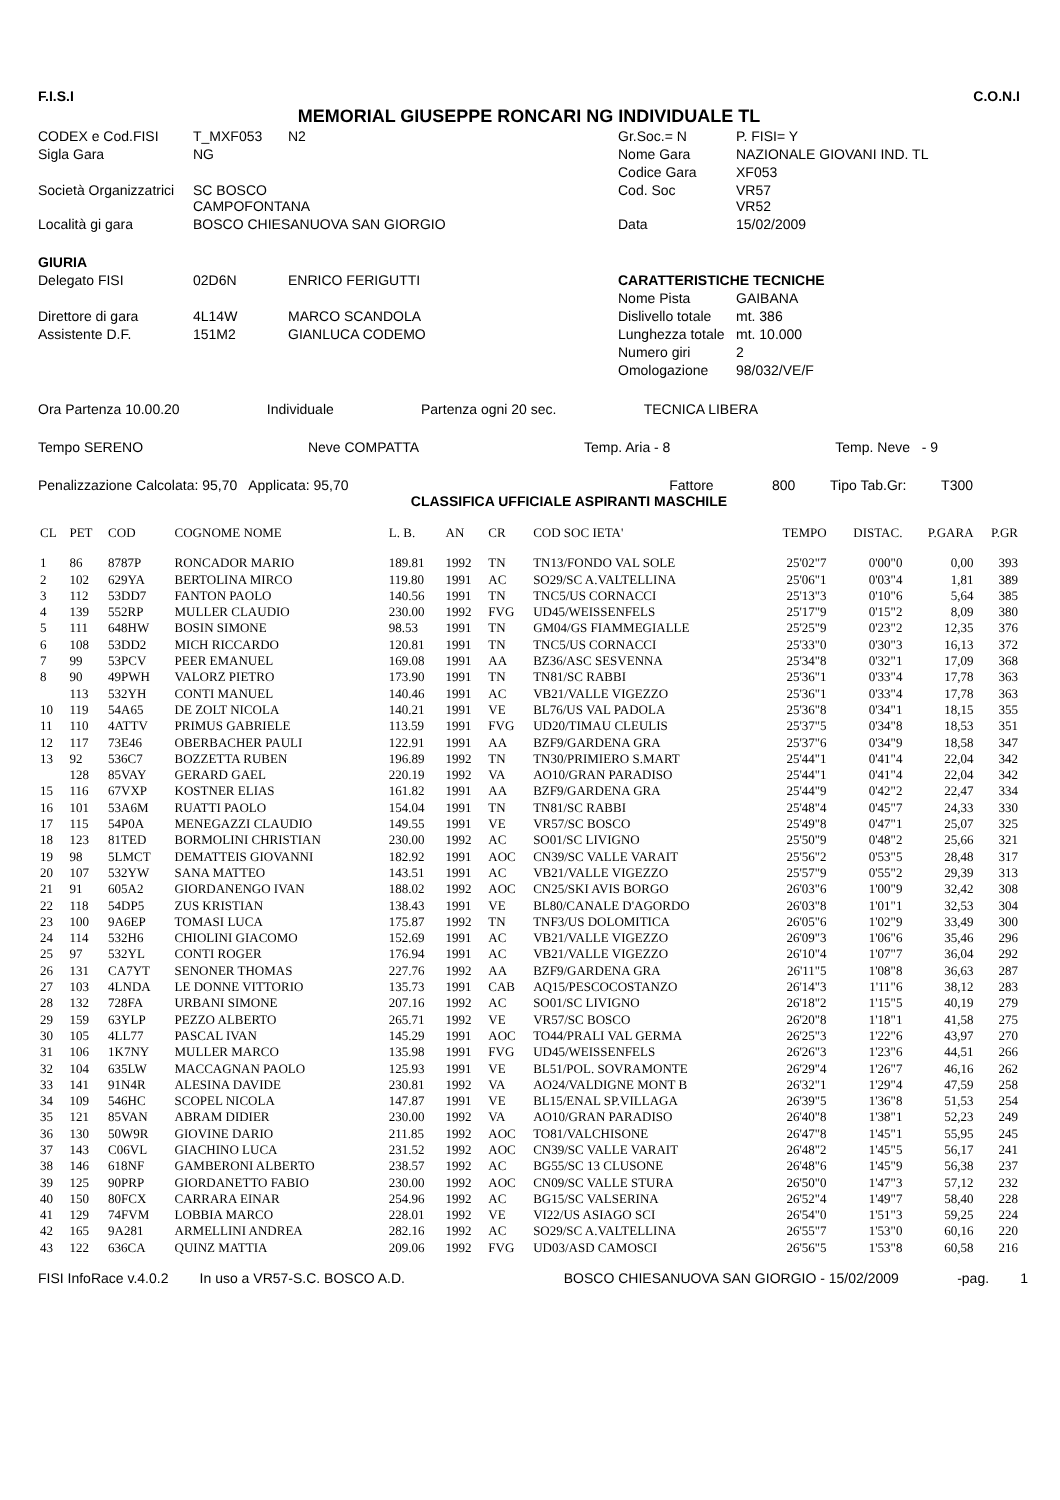F.I.S.I C.O.N.I
MEMORIAL GIUSEPPE RONCARI NG INDIVIDUALE TL
| CODEX e Cod.FISI | T_MXF053 | N2 | Gr.Soc.= N | P. FISI= Y |
| Sigla Gara | NG | | Nome Gara | NAZIONALE GIOVANI IND. TL |
| | | | Codice Gara | XF053 |
| Società Organizzatrici | SC BOSCO CAMPOFONTANA | | Cod. Soc | VR57 VR52 |
| Località gi gara | BOSCO CHIESANUOVA SAN GIORGIO | | Data | 15/02/2009 |
| GIURIA | | | | |
| Delegato FISI | 02D6N | ENRICO FERIGUTTI | CARATTERISTICHE TECNICHE | |
| | | | Nome Pista | GAIBANA |
| Direttore di gara | 4L14W | MARCO SCANDOLA | Dislivello totale | mt. 386 |
| Assistente D.F. | 151M2 | GIANLUCA CODEMO | Lunghezza totale | mt. 10.000 |
| | | | Numero giri | 2 |
| | | | Omologazione | 98/032/VE/F |
Ora Partenza 10.00.20 Individuale Partenza ogni 20 sec. TECNICA LIBERA
Tempo SERENO Neve COMPATTA Temp. Aria - 8 Temp. Neve - 9
Penalizzazione Calcolata: 95,70 Applicata: 95,70 Fattore 800 Tipo Tab.Gr: T300
CLASSIFICA UFFICIALE ASPIRANTI MASCHILE
| CL | PET | COD | COGNOME NOME | L. B. | AN | CR | COD SOC IETA' | TEMPO | DISTAC. | P.GARA | P.GR |
| --- | --- | --- | --- | --- | --- | --- | --- | --- | --- | --- | --- |
| 1 | 86 | 8787P | RONCADOR MARIO | 189.81 | 1992 | TN | TN13/FONDO VAL SOLE | 25'02"7 | 0'00"0 | 0,00 | 393 |
| 2 | 102 | 629YA | BERTOLINA MIRCO | 119.80 | 1991 | AC | SO29/SC A.VALTELLINA | 25'06"1 | 0'03"4 | 1,81 | 389 |
| 3 | 112 | 53DD7 | FANTON PAOLO | 140.56 | 1991 | TN | TNC5/US CORNACCI | 25'13"3 | 0'10"6 | 5,64 | 385 |
| 4 | 139 | 552RP | MULLER CLAUDIO | 230.00 | 1992 | FVG | UD45/WEISSENFELS | 25'17"9 | 0'15"2 | 8,09 | 380 |
| 5 | 111 | 648HW | BOSIN SIMONE | 98.53 | 1991 | TN | GM04/GS FIAMMEGIALLE | 25'25"9 | 0'23"2 | 12,35 | 376 |
| 6 | 108 | 53DD2 | MICH RICCARDO | 120.81 | 1991 | TN | TNC5/US CORNACCI | 25'33"0 | 0'30"3 | 16,13 | 372 |
| 7 | 99 | 53PCV | PEER EMANUEL | 169.08 | 1991 | AA | BZ36/ASC SESVENNA | 25'34"8 | 0'32"1 | 17,09 | 368 |
| 8 | 90 | 49PWH | VALORZ PIETRO | 173.90 | 1991 | TN | TN81/SC RABBI | 25'36"1 | 0'33"4 | 17,78 | 363 |
| | 113 | 532YH | CONTI MANUEL | 140.46 | 1991 | AC | VB21/VALLE VIGEZZO | 25'36"1 | 0'33"4 | 17,78 | 363 |
| 10 | 119 | 54A65 | DE ZOLT NICOLA | 140.21 | 1991 | VE | BL76/US VAL PADOLA | 25'36"8 | 0'34"1 | 18,15 | 355 |
| 11 | 110 | 4ATTV | PRIMUS GABRIELE | 113.59 | 1991 | FVG | UD20/TIMAU CLEULIS | 25'37"5 | 0'34"8 | 18,53 | 351 |
| 12 | 117 | 73E46 | OBERBACHER PAULI | 122.91 | 1991 | AA | BZF9/GARDENA GRA | 25'37"6 | 0'34"9 | 18,58 | 347 |
| 13 | 92 | 536C7 | BOZZETTA RUBEN | 196.89 | 1992 | TN | TN30/PRIMIERO S.MART | 25'44"1 | 0'41"4 | 22,04 | 342 |
| | 128 | 85VAY | GERARD GAEL | 220.19 | 1992 | VA | AO10/GRAN PARADISO | 25'44"1 | 0'41"4 | 22,04 | 342 |
| 15 | 116 | 67VXP | KOSTNER ELIAS | 161.82 | 1991 | AA | BZF9/GARDENA GRA | 25'44"9 | 0'42"2 | 22,47 | 334 |
| 16 | 101 | 53A6M | RUATTI PAOLO | 154.04 | 1991 | TN | TN81/SC RABBI | 25'48"4 | 0'45"7 | 24,33 | 330 |
| 17 | 115 | 54P0A | MENEGAZZI CLAUDIO | 149.55 | 1991 | VE | VR57/SC BOSCO | 25'49"8 | 0'47"1 | 25,07 | 325 |
| 18 | 123 | 81TED | BORMOLINI CHRISTIAN | 230.00 | 1992 | AC | SO01/SC LIVIGNO | 25'50"9 | 0'48"2 | 25,66 | 321 |
| 19 | 98 | 5LMCT | DEMATTEIS GIOVANNI | 182.92 | 1991 | AOC | CN39/SC VALLE VARAIT | 25'56"2 | 0'53"5 | 28,48 | 317 |
| 20 | 107 | 532YW | SANA MATTEO | 143.51 | 1991 | AC | VB21/VALLE VIGEZZO | 25'57"9 | 0'55"2 | 29,39 | 313 |
| 21 | 91 | 605A2 | GIORDANENGO IVAN | 188.02 | 1992 | AOC | CN25/SKI AVIS BORGO | 26'03"6 | 1'00"9 | 32,42 | 308 |
| 22 | 118 | 54DP5 | ZUS KRISTIAN | 138.43 | 1991 | VE | BL80/CANALE D'AGORDO | 26'03"8 | 1'01"1 | 32,53 | 304 |
| 23 | 100 | 9A6EP | TOMASI LUCA | 175.87 | 1992 | TN | TNF3/US DOLOMITICA | 26'05"6 | 1'02"9 | 33,49 | 300 |
| 24 | 114 | 532H6 | CHIOLINI GIACOMO | 152.69 | 1991 | AC | VB21/VALLE VIGEZZO | 26'09"3 | 1'06"6 | 35,46 | 296 |
| 25 | 97 | 532YL | CONTI ROGER | 176.94 | 1991 | AC | VB21/VALLE VIGEZZO | 26'10"4 | 1'07"7 | 36,04 | 292 |
| 26 | 131 | CA7YT | SENONER THOMAS | 227.76 | 1992 | AA | BZF9/GARDENA GRA | 26'11"5 | 1'08"8 | 36,63 | 287 |
| 27 | 103 | 4LNDA | LE DONNE VITTORIO | 135.73 | 1991 | CAB | AQ15/PESCOCOSTANZO | 26'14"3 | 1'11"6 | 38,12 | 283 |
| 28 | 132 | 728FA | URBANI SIMONE | 207.16 | 1992 | AC | SO01/SC LIVIGNO | 26'18"2 | 1'15"5 | 40,19 | 279 |
| 29 | 159 | 63YLP | PEZZO ALBERTO | 265.71 | 1992 | VE | VR57/SC BOSCO | 26'20"8 | 1'18"1 | 41,58 | 275 |
| 30 | 105 | 4LL77 | PASCAL IVAN | 145.29 | 1991 | AOC | TO44/PRALI VAL GERMA | 26'25"3 | 1'22"6 | 43,97 | 270 |
| 31 | 106 | 1K7NY | MULLER MARCO | 135.98 | 1991 | FVG | UD45/WEISSENFELS | 26'26"3 | 1'23"6 | 44,51 | 266 |
| 32 | 104 | 635LW | MACCAGNAN PAOLO | 125.93 | 1991 | VE | BL51/POL. SOVRAMONTE | 26'29"4 | 1'26"7 | 46,16 | 262 |
| 33 | 141 | 91N4R | ALESINA DAVIDE | 230.81 | 1992 | VA | AO24/VALDIGNE MONT B | 26'32"1 | 1'29"4 | 47,59 | 258 |
| 34 | 109 | 546HC | SCOPEL NICOLA | 147.87 | 1991 | VE | BL15/ENAL SP.VILLAGA | 26'39"5 | 1'36"8 | 51,53 | 254 |
| 35 | 121 | 85VAN | ABRAM DIDIER | 230.00 | 1992 | VA | AO10/GRAN PARADISO | 26'40"8 | 1'38"1 | 52,23 | 249 |
| 36 | 130 | 50W9R | GIOVINE DARIO | 211.85 | 1992 | AOC | TO81/VALCHISONE | 26'47"8 | 1'45"1 | 55,95 | 245 |
| 37 | 143 | C06VL | GIACHINO LUCA | 231.52 | 1992 | AOC | CN39/SC VALLE VARAIT | 26'48"2 | 1'45"5 | 56,17 | 241 |
| 38 | 146 | 618NF | GAMBERONI ALBERTO | 238.57 | 1992 | AC | BG55/SC 13 CLUSONE | 26'48"6 | 1'45"9 | 56,38 | 237 |
| 39 | 125 | 90PRP | GIORDANETTO FABIO | 230.00 | 1992 | AOC | CN09/SC VALLE STURA | 26'50"0 | 1'47"3 | 57,12 | 232 |
| 40 | 150 | 80FCX | CARRARA EINAR | 254.96 | 1992 | AC | BG15/SC VALSERINA | 26'52"4 | 1'49"7 | 58,40 | 228 |
| 41 | 129 | 74FVM | LOBBIA MARCO | 228.01 | 1992 | VE | VI22/US ASIAGO SCI | 26'54"0 | 1'51"3 | 59,25 | 224 |
| 42 | 165 | 9A281 | ARMELLINI ANDREA | 282.16 | 1992 | AC | SO29/SC A.VALTELLINA | 26'55"7 | 1'53"0 | 60,16 | 220 |
| 43 | 122 | 636CA | QUINZ MATTIA | 209.06 | 1992 | FVG | UD03/ASD CAMOSCI | 26'56"5 | 1'53"8 | 60,58 | 216 |
FISI InfoRace v.4.0.2 In uso a VR57-S.C. BOSCO A.D. BOSCO CHIESANUOVA SAN GIORGIO - 15/02/2009 -pag. 1